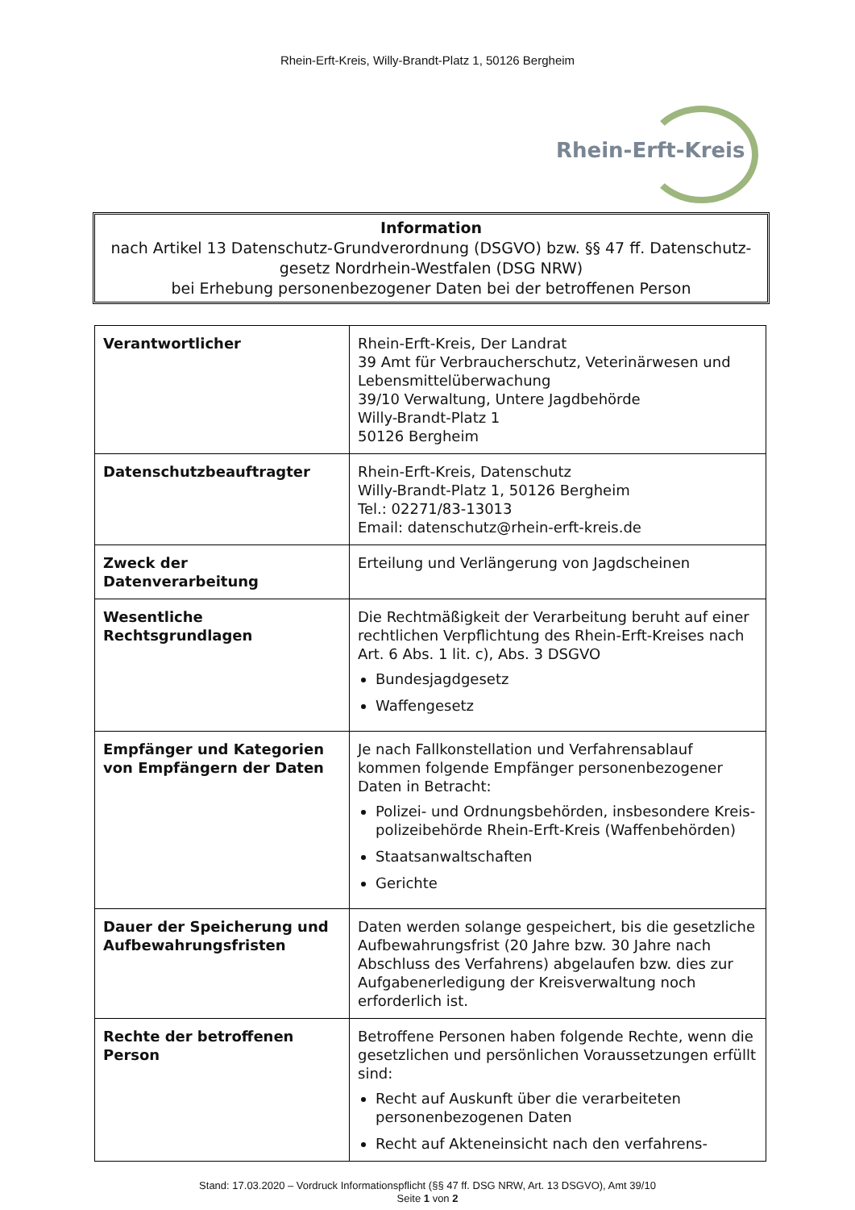Rhein-Erft-Kreis, Willy-Brandt-Platz 1, 50126 Bergheim
Rhein-Erft-Kreis
Information
nach Artikel 13 Datenschutz-Grundverordnung (DSGVO) bzw. §§ 47 ff. Datenschutz-
gesetz Nordrhein-Westfalen (DSG NRW)
bei Erhebung personenbezogener Daten bei der betroffenen Person
| Verantwortlicher | Rhein-Erft-Kreis, Der Landrat 39 Amt für Verbraucherschutz, Veterinärwesen und Lebensmittelüberwachung 39/10 Verwaltung, Untere Jagdbehörde Willy-Brandt-Platz 1 50126 Bergheim |
| Datenschutzbeauftragter | Rhein-Erft-Kreis, Datenschutz Willy-Brandt-Platz 1, 50126 Bergheim Tel.: 02271/83-13013 Email: datenschutz@rhein-erft-kreis.de |
| Zweck der Datenverarbeitung | Erteilung und Verlängerung von Jagdscheinen |
| Wesentliche Rechtsgrundlagen | Die Rechtmäßigkeit der Verarbeitung beruht auf einer rechtlichen Verpflichtung des Rhein-Erft-Kreises nach Art. 6 Abs. 1 lit. c), Abs. 3 DSGVO Bundesjagdgesetz Waffengesetz |
| Empfänger und Kategorien von Empfängern der Daten | Je nach Fallkonstellation und Verfahrensablauf kommen folgende Empfänger personenbezogener Daten in Betracht: Polizei- und Ordnungsbehörden, insbesondere Kreis-polizeibehörde Rhein-Erft-Kreis (Waffenbehörden) Staatsanwaltschaften Gerichte |
| Dauer der Speicherung und Aufbewahrungsfristen | Daten werden solange gespeichert, bis die gesetzliche Aufbewahrungsfrist (20 Jahre bzw. 30 Jahre nach Abschluss des Verfahrens) abgelaufen bzw. dies zur Aufgabenerledigung der Kreisverwaltung noch erforderlich ist. |
| Rechte der betroffenen Person | Betroffene Personen haben folgende Rechte, wenn die gesetzlichen und persönlichen Voraussetzungen erfüllt sind: Recht auf Auskunft über die verarbeiteten personenbezogenen Daten Recht auf Akteneinsicht nach den verfahrens- |
Stand: 17.03.2020 – Vordruck Informationspflicht (§§ 47 ff. DSG NRW, Art. 13 DSGVO), Amt 39/10
Seite 1 von 2